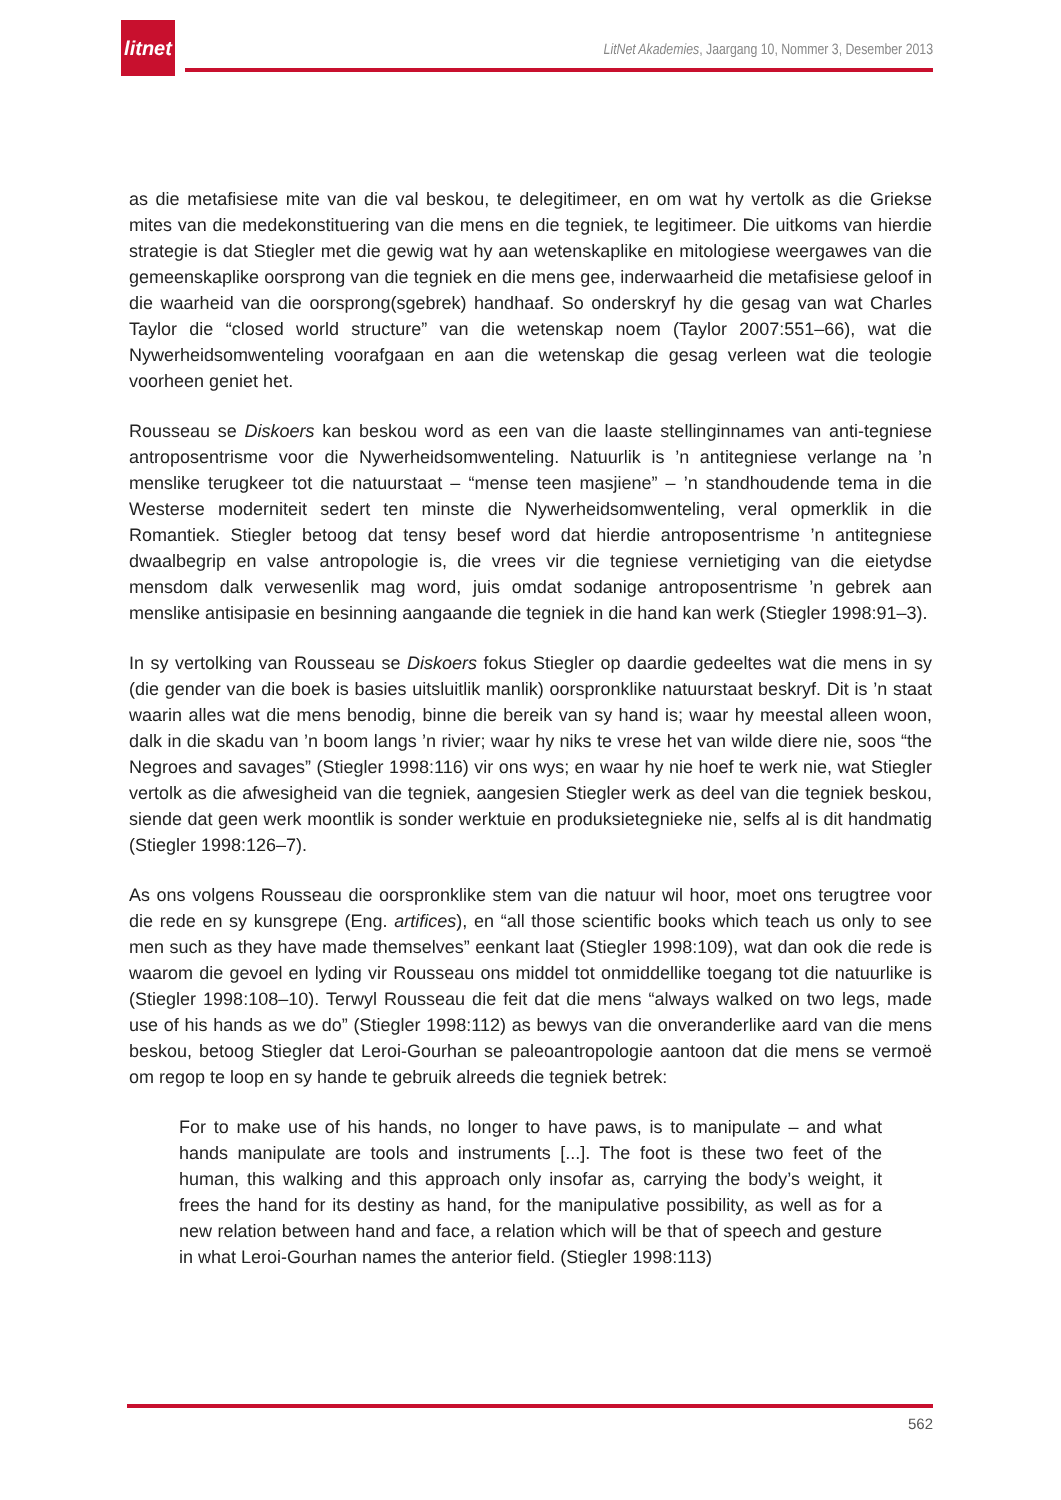litnet
LitNet Akademies, Jaargang 10, Nommer 3, Desember 2013
as die metafisiese mite van die val beskou, te delegitimeer, en om wat hy vertolk as die Griekse mites van die medekonstituering van die mens en die tegniek, te legitimeer. Die uitkoms van hierdie strategie is dat Stiegler met die gewig wat hy aan wetenskaplike en mitologiese weergawes van die gemeenskaplike oorsprong van die tegniek en die mens gee, inderwaarheid die metafisiese geloof in die waarheid van die oorsprong(sgebrek) handhaaf. So onderskryf hy die gesag van wat Charles Taylor die “closed world structure” van die wetenskap noem (Taylor 2007:551–66), wat die Nywerheidsomwenteling voorafgaan en aan die wetenskap die gesag verleen wat die teologie voorheen geniet het.
Rousseau se Diskoers kan beskou word as een van die laaste stellinginnames van anti-tegniese antroposentrisme voor die Nywerheidsomwenteling. Natuurlik is ’n antitegniese verlange na ’n menslike terugkeer tot die natuurstaat – “mense teen masjiene” – ’n standhoudende tema in die Westerse moderniteit sedert ten minste die Nywerheidsomwenteling, veral opmerklik in die Romantiek. Stiegler betoog dat tensy besef word dat hierdie antroposentrisme ’n antitegniese dwaalbegrip en valse antropologie is, die vrees vir die tegniese vernietiging van die eietydse mensdom dalk verwesenlik mag word, juis omdat sodanige antroposentrisme ’n gebrek aan menslike antisipasie en besinning aangaande die tegniek in die hand kan werk (Stiegler 1998:91–3).
In sy vertolking van Rousseau se Diskoers fokus Stiegler op daardie gedeeltes wat die mens in sy (die gender van die boek is basies uitsluitlik manlik) oorspronklike natuurstaat beskryf. Dit is ’n staat waarin alles wat die mens benodig, binne die bereik van sy hand is; waar hy meestal alleen woon, dalk in die skadu van ’n boom langs ’n rivier; waar hy niks te vrese het van wilde diere nie, soos “the Negroes and savages” (Stiegler 1998:116) vir ons wys; en waar hy nie hoef te werk nie, wat Stiegler vertolk as die afwesigheid van die tegniek, aangesien Stiegler werk as deel van die tegniek beskou, siende dat geen werk moontlik is sonder werktuie en produksietegnieke nie, selfs al is dit handmatig (Stiegler 1998:126–7).
As ons volgens Rousseau die oorspronklike stem van die natuur wil hoor, moet ons terugtree voor die rede en sy kunsgrepe (Eng. artifices), en “all those scientific books which teach us only to see men such as they have made themselves” eenkant laat (Stiegler 1998:109), wat dan ook die rede is waarom die gevoel en lyding vir Rousseau ons middel tot onmiddellike toegang tot die natuurlike is (Stiegler 1998:108–10). Terwyl Rousseau die feit dat die mens “always walked on two legs, made use of his hands as we do” (Stiegler 1998:112) as bewys van die onveranderlike aard van die mens beskou, betoog Stiegler dat Leroi-Gourhan se paleoantropologie aantoon dat die mens se vermoë om regop te loop en sy hande te gebruik alreeds die tegniek betrek:
For to make use of his hands, no longer to have paws, is to manipulate – and what hands manipulate are tools and instruments [...]. The foot is these two feet of the human, this walking and this approach only insofar as, carrying the body’s weight, it frees the hand for its destiny as hand, for the manipulative possibility, as well as for a new relation between hand and face, a relation which will be that of speech and gesture in what Leroi-Gourhan names the anterior field. (Stiegler 1998:113)
562